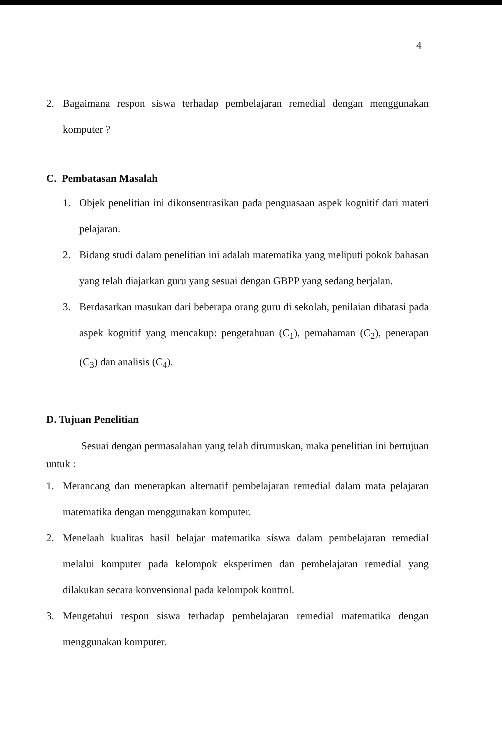4
2. Bagaimana respon siswa terhadap pembelajaran remedial dengan menggunakan komputer ?
C. Pembatasan Masalah
1. Objek penelitian ini dikonsentrasikan pada penguasaan aspek kognitif dari materi pelajaran.
2. Bidang studi dalam penelitian ini adalah matematika yang meliputi pokok bahasan yang telah diajarkan guru yang sesuai dengan GBPP yang sedang berjalan.
3. Berdasarkan masukan dari beberapa orang guru di sekolah, penilaian dibatasi pada aspek kognitif yang mencakup: pengetahuan (C<sub>1</sub>), pemahaman (C<sub>2</sub>), penerapan (C<sub>3</sub>) dan analisis (C<sub>4</sub>).
D. Tujuan Penelitian
Sesuai dengan permasalahan yang telah dirumuskan, maka penelitian ini bertujuan untuk :
1. Merancang dan menerapkan alternatif pembelajaran remedial dalam mata pelajaran matematika dengan menggunakan komputer.
2. Menelaah kualitas hasil belajar matematika siswa dalam pembelajaran remedial melalui komputer pada kelompok eksperimen dan pembelajaran remedial yang dilakukan secara konvensional pada kelompok kontrol.
3. Mengetahui respon siswa terhadap pembelajaran remedial matematika dengan menggunakan komputer.